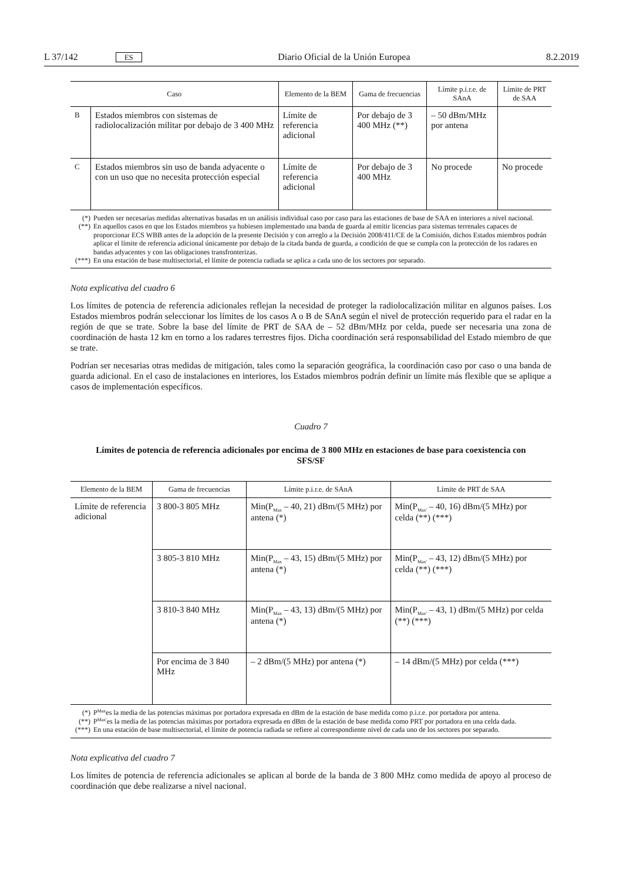L 37/142 ES Diario Oficial de la Unión Europea 8.2.2019
| Caso | | Elemento de la BEM | Gama de frecuencias | Límite p.i.r.e. de SAnA | Límite de PRT de SAA |
| --- | --- | --- | --- | --- | --- |
| B | Estados miembros con sistemas de radiolocalización militar por debajo de 3 400 MHz | Límite de referencia adicional | Por debajo de 3 400 MHz (**) | – 50 dBm/MHz por antena | |
| C | Estados miembros sin uso de banda adyacente o con un uso que no necesita protección especial | Límite de referencia adicional | Por debajo de 3 400 MHz | No procede | No procede |
(*) Pueden ser necesarias medidas alternativas basadas en un análisis individual caso por caso para las estaciones de base de SAA en interiores a nivel nacional.
(**) En aquellos casos en que los Estados miembros ya hubiesen implementado una banda de guarda al emitir licencias para sistemas terrenales capaces de proporcionar ECS WBB antes de la adopción de la presente Decisión y con arreglo a la Decisión 2008/411/CE de la Comisión, dichos Estados miembros podrán aplicar el límite de referencia adicional únicamente por debajo de la citada banda de guarda, a condición de que se cumpla con la protección de los radares en bandas adyacentes y con las obligaciones transfronterizas.
(***) En una estación de base multisectorial, el límite de potencia radiada se aplica a cada uno de los sectores por separado.
Nota explicativa del cuadro 6
Los límites de potencia de referencia adicionales reflejan la necesidad de proteger la radiolocalización militar en algunos países. Los Estados miembros podrán seleccionar los límites de los casos A o B de SAnA según el nivel de protección requerido para el radar en la región de que se trate. Sobre la base del límite de PRT de SAA de – 52 dBm/MHz por celda, puede ser necesaria una zona de coordinación de hasta 12 km en torno a los radares terrestres fijos. Dicha coordinación será responsabilidad del Estado miembro de que se trate.
Podrían ser necesarias otras medidas de mitigación, tales como la separación geográfica, la coordinación caso por caso o una banda de guarda adicional. En el caso de instalaciones en interiores, los Estados miembros podrán definir un límite más flexible que se aplique a casos de implementación específicos.
Cuadro 7
Límites de potencia de referencia adicionales por encima de 3 800 MHz en estaciones de base para coexistencia con SFS/SF
| Elemento de la BEM | Gama de frecuencias | Límite p.i.r.e. de SAnA | Límite de PRT de SAA |
| --- | --- | --- | --- |
| Límite de referencia adicional | 3 800-3 805 MHz | Min(P<sub>Max</sub> – 40, 21) dBm/(5 MHz) por antena (*) | Min(P<sub>Max'</sub> – 40, 16) dBm/(5 MHz) por celda (**) (***) |
| | 3 805-3 810 MHz | Min(P<sub>Max</sub> – 43, 15) dBm/(5 MHz) por antena (*) | Min(P<sub>Max'</sub> – 43, 12) dBm/(5 MHz) por celda (**) (***) |
| | 3 810-3 840 MHz | Min(P<sub>Max</sub> – 43, 13) dBm/(5 MHz) por antena (*) | Min(P<sub>Max'</sub> – 43, 1) dBm/(5 MHz) por celda (**) (***) |
| | Por encima de 3 840 MHz | – 2 dBm/(5 MHz) por antena (*) | – 14 dBm/(5 MHz) por celda (***) |
(*) P<sub>Max</sub> es la media de las potencias máximas por portadora expresada en dBm de la estación de base medida como p.i.r.e. por portadora por antena.
(**) P<sub>Max'</sub> es la media de las potencias máximas por portadora expresada en dBm de la estación de base medida como PRT por portadora en una celda dada.
(***) En una estación de base multisectorial, el límite de potencia radiada se refiere al correspondiente nivel de cada uno de los sectores por separado.
Nota explicativa del cuadro 7
Los límites de potencia de referencia adicionales se aplican al borde de la banda de 3 800 MHz como medida de apoyo al proceso de coordinación que debe realizarse a nivel nacional.